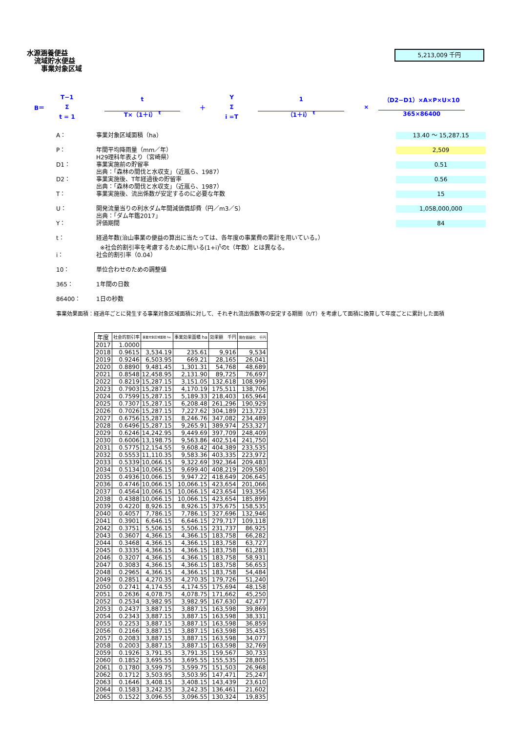水源涵養便益
流域貯水便益
事業対象区域
5,213,009 千円
B＝ T−1
Σ
t = 1 t
T×（1＋i） <sup>t</sup> ＋ Y
Σ
i =T 1
（1＋i） <sup>t</sup> × （D2−D1）×A×P×U×10
365×86400
A： 事業対象区域面積（ha） 13.40 ～ 15,287.15
P： 年間平均降雨量（mm／年）
H29理科年表より（宮崎県） 2,509
D1： 事業実施前の貯留率
出典：「森林の間伐と水収支」（近嵐ら、1987） 0.51
D2： 事業実施後、T年経過後の貯留率
出典：「森林の間伐と水収支」（近嵐ら、1987） 0.56
T： 事業実施後、流出係数が安定するのに必要な年数 15
U： 開発流量当りの利水ダム年間減価償却費（円／m3／S）
出典：「ダム年鑑2017」 1,058,000,000
Y： 評価期間 84
t： 経過年数(治山事業の便益の算出に当たっては、各年度の事業費の累計を用いている。）
※社会的割引率を考慮するために用いる(1+i)<sup>t</sup>のt（年数）とは異なる。
i： 社会的割引率（0.04）
10： 単位合わせのための調整値
365： 1年間の日数
86400： 1日の秒数
事業効果面積：経過年ごとに発生する事業対象区域面積に対して、それぞれ流出係数等の安定する期間（t/T）を考慮して面積に換算して年度ごとに累計した面積
| 年度 | 社会的割引率 | 事業対象区域面積 ha | 事業効果面積 ha | 効果額 千円 | 現在価値化 千円 |
| --- | --- | --- | --- | --- | --- |
| 2017 | 1.0000 | | | | |
| 2018 | 0.9615 | 3,534.19 | 235.61 | 9,916 | 9,534 |
| 2019 | 0.9246 | 6,503.95 | 669.21 | 28,165 | 26,041 |
| 2020 | 0.8890 | 9,481.45 | 1,301.31 | 54,768 | 48,689 |
| 2021 | 0.8548 | 12,458.95 | 2,131.90 | 89,725 | 76,697 |
| 2022 | 0.8219 | 15,287.15 | 3,151.05 | 132,618 | 108,999 |
| 2023 | 0.7903 | 15,287.15 | 4,170.19 | 175,511 | 138,706 |
| 2024 | 0.7599 | 15,287.15 | 5,189.33 | 218,403 | 165,964 |
| 2025 | 0.7307 | 15,287.15 | 6,208.48 | 261,296 | 190,929 |
| 2026 | 0.7026 | 15,287.15 | 7,227.62 | 304,189 | 213,723 |
| 2027 | 0.6756 | 15,287.15 | 8,246.76 | 347,082 | 234,489 |
| 2028 | 0.6496 | 15,287.15 | 9,265.91 | 389,974 | 253,327 |
| 2029 | 0.6246 | 14,242.95 | 9,449.69 | 397,709 | 248,409 |
| 2030 | 0.6006 | 13,198.75 | 9,563.86 | 402,514 | 241,750 |
| 2031 | 0.5775 | 12,154.55 | 9,608.42 | 404,389 | 233,535 |
| 2032 | 0.5553 | 11,110.35 | 9,583.36 | 403,335 | 223,972 |
| 2033 | 0.5339 | 10,066.15 | 9,322.69 | 392,364 | 209,483 |
| 2034 | 0.5134 | 10,066.15 | 9,699.40 | 408,219 | 209,580 |
| 2035 | 0.4936 | 10,066.15 | 9,947.22 | 418,649 | 206,645 |
| 2036 | 0.4746 | 10,066.15 | 10,066.15 | 423,654 | 201,066 |
| 2037 | 0.4564 | 10,066.15 | 10,066.15 | 423,654 | 193,356 |
| 2038 | 0.4388 | 10,066.15 | 10,066.15 | 423,654 | 185,899 |
| 2039 | 0.4220 | 8,926.15 | 8,926.15 | 375,675 | 158,535 |
| 2040 | 0.4057 | 7,786.15 | 7,786.15 | 327,696 | 132,946 |
| 2041 | 0.3901 | 6,646.15 | 6,646.15 | 279,717 | 109,118 |
| 2042 | 0.3751 | 5,506.15 | 5,506.15 | 231,737 | 86,925 |
| 2043 | 0.3607 | 4,366.15 | 4,366.15 | 183,758 | 66,282 |
| 2044 | 0.3468 | 4,366.15 | 4,366.15 | 183,758 | 63,727 |
| 2045 | 0.3335 | 4,366.15 | 4,366.15 | 183,758 | 61,283 |
| 2046 | 0.3207 | 4,366.15 | 4,366.15 | 183,758 | 58,931 |
| 2047 | 0.3083 | 4,366.15 | 4,366.15 | 183,758 | 56,653 |
| 2048 | 0.2965 | 4,366.15 | 4,366.15 | 183,758 | 54,484 |
| 2049 | 0.2851 | 4,270.35 | 4,270.35 | 179,726 | 51,240 |
| 2050 | 0.2741 | 4,174.55 | 4,174.55 | 175,694 | 48,158 |
| 2051 | 0.2636 | 4,078.75 | 4,078.75 | 171,662 | 45,250 |
| 2052 | 0.2534 | 3,982.95 | 3,982.95 | 167,630 | 42,477 |
| 2053 | 0.2437 | 3,887.15 | 3,887.15 | 163,598 | 39,869 |
| 2054 | 0.2343 | 3,887.15 | 3,887.15 | 163,598 | 38,331 |
| 2055 | 0.2253 | 3,887.15 | 3,887.15 | 163,598 | 36,859 |
| 2056 | 0.2166 | 3,887.15 | 3,887.15 | 163,598 | 35,435 |
| 2057 | 0.2083 | 3,887.15 | 3,887.15 | 163,598 | 34,077 |
| 2058 | 0.2003 | 3,887.15 | 3,887.15 | 163,598 | 32,769 |
| 2059 | 0.1926 | 3,791.35 | 3,791.35 | 159,567 | 30,733 |
| 2060 | 0.1852 | 3,695.55 | 3,695.55 | 155,535 | 28,805 |
| 2061 | 0.1780 | 3,599.75 | 3,599.75 | 151,503 | 26,968 |
| 2062 | 0.1712 | 3,503.95 | 3,503.95 | 147,471 | 25,247 |
| 2063 | 0.1646 | 3,408.15 | 3,408.15 | 143,439 | 23,610 |
| 2064 | 0.1583 | 3,242.35 | 3,242.35 | 136,461 | 21,602 |
| 2065 | 0.1522 | 3,096.55 | 3,096.55 | 130,324 | 19,835 |